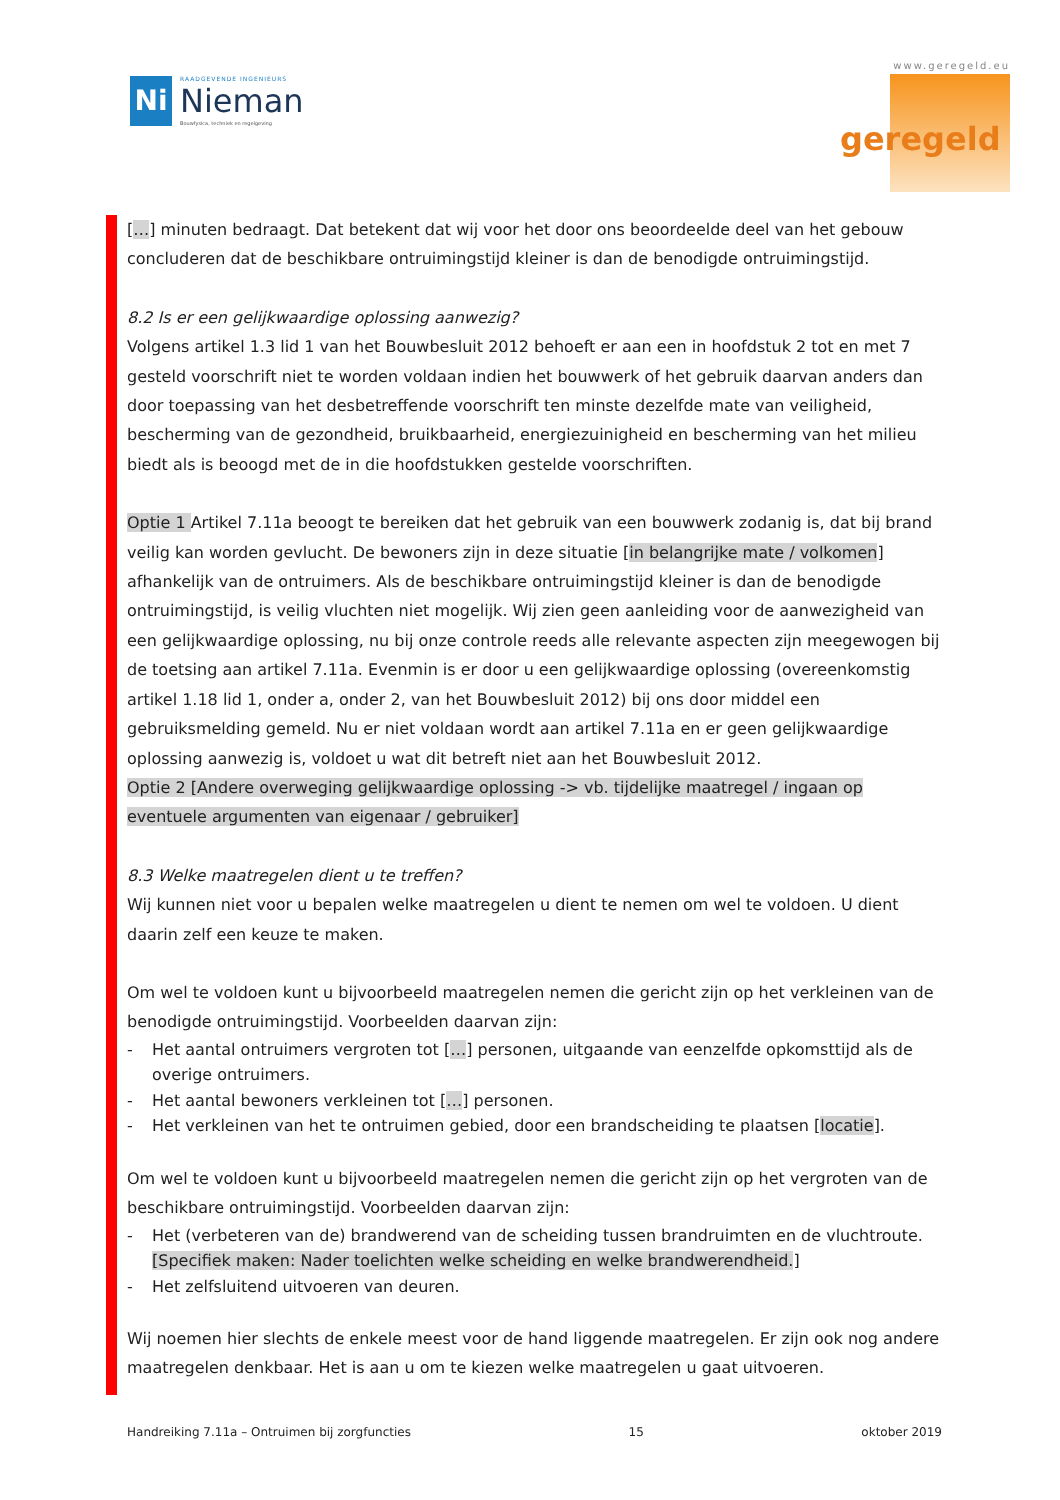Ni
RAADGEVENDE INGENIEURS
Nieman
Bouwfysica, techniek en regelgeving
www.geregeld.eu
geregeld
[…] minuten bedraagt. Dat betekent dat wij voor het door ons beoordeelde deel van het gebouw concluderen dat de beschikbare ontruimingstijd kleiner is dan de benodigde ontruimingstijd.
8.2 Is er een gelijkwaardige oplossing aanwezig?
Volgens artikel 1.3 lid 1 van het Bouwbesluit 2012 behoeft er aan een in hoofdstuk 2 tot en met 7 gesteld voorschrift niet te worden voldaan indien het bouwwerk of het gebruik daarvan anders dan door toepassing van het desbetreffende voorschrift ten minste dezelfde mate van veiligheid, bescherming van de gezondheid, bruikbaarheid, energiezuinigheid en bescherming van het milieu biedt als is beoogd met de in die hoofdstukken gestelde voorschriften.
Optie 1 Artikel 7.11a beoogt te bereiken dat het gebruik van een bouwwerk zodanig is, dat bij brand veilig kan worden gevlucht. De bewoners zijn in deze situatie [in belangrijke mate / volkomen] afhankelijk van de ontruimers. Als de beschikbare ontruimingstijd kleiner is dan de benodigde ontruimingstijd, is veilig vluchten niet mogelijk. Wij zien geen aanleiding voor de aanwezigheid van een gelijkwaardige oplossing, nu bij onze controle reeds alle relevante aspecten zijn meegewogen bij de toetsing aan artikel 7.11a. Evenmin is er door u een gelijkwaardige oplossing (overeenkomstig artikel 1.18 lid 1, onder a, onder 2, van het Bouwbesluit 2012) bij ons door middel een gebruiksmelding gemeld. Nu er niet voldaan wordt aan artikel 7.11a en er geen gelijkwaardige oplossing aanwezig is, voldoet u wat dit betreft niet aan het Bouwbesluit 2012.
Optie 2 [Andere overweging gelijkwaardige oplossing -> vb. tijdelijke maatregel / ingaan op eventuele argumenten van eigenaar / gebruiker]
8.3 Welke maatregelen dient u te treffen?
Wij kunnen niet voor u bepalen welke maatregelen u dient te nemen om wel te voldoen. U dient daarin zelf een keuze te maken.
Om wel te voldoen kunt u bijvoorbeeld maatregelen nemen die gericht zijn op het verkleinen van de benodigde ontruimingstijd. Voorbeelden daarvan zijn:
- Het aantal ontruimers vergroten tot […] personen, uitgaande van eenzelfde opkomsttijd als de overige ontruimers.
- Het aantal bewoners verkleinen tot […] personen.
- Het verkleinen van het te ontruimen gebied, door een brandscheiding te plaatsen [locatie].
Om wel te voldoen kunt u bijvoorbeeld maatregelen nemen die gericht zijn op het vergroten van de beschikbare ontruimingstijd. Voorbeelden daarvan zijn:
- Het (verbeteren van de) brandwerend van de scheiding tussen brandruimten en de vluchtroute. [Specifiek maken: Nader toelichten welke scheiding en welke brandwerendheid.]
- Het zelfsluitend uitvoeren van deuren.
Wij noemen hier slechts de enkele meest voor de hand liggende maatregelen. Er zijn ook nog andere maatregelen denkbaar. Het is aan u om te kiezen welke maatregelen u gaat uitvoeren.
Handreiking 7.11a – Ontruimen bij zorgfuncties 15 oktober 2019